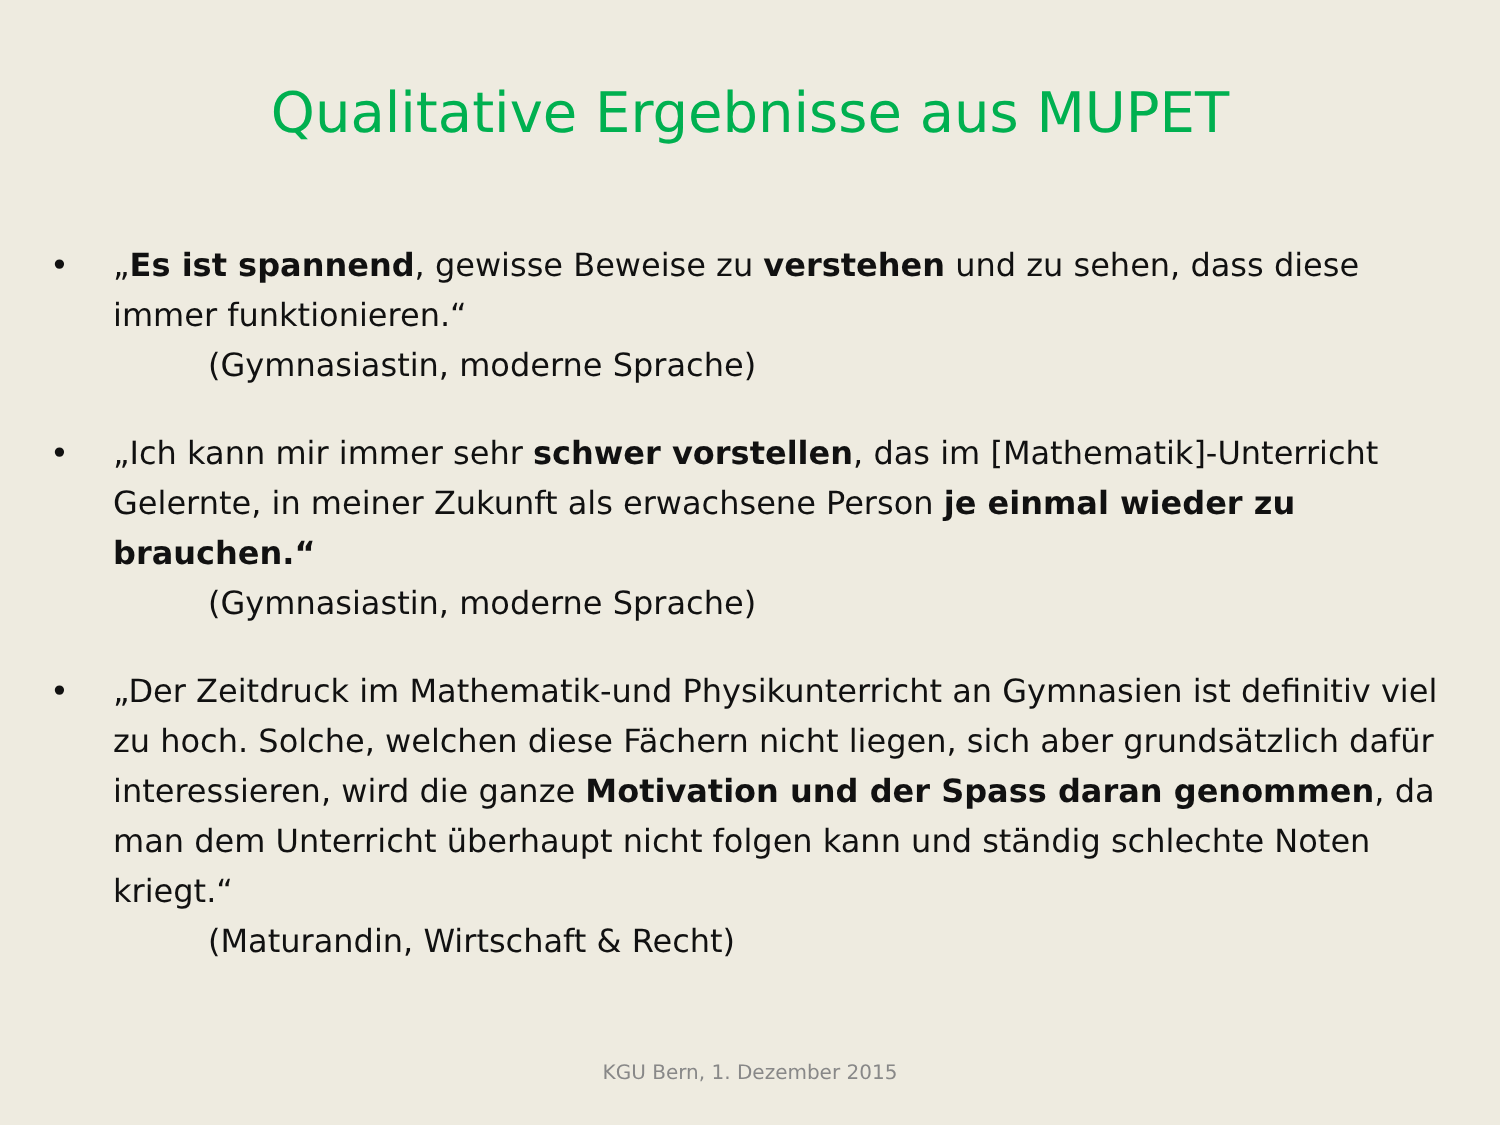Qualitative Ergebnisse aus MUPET
• „Es ist spannend, gewisse Beweise zu verstehen und zu sehen, dass diese immer funktionieren.“
(Gymnasiastin, moderne Sprache)
• „Ich kann mir immer sehr schwer vorstellen, das im [Mathematik]-Unterricht Gelernte, in meiner Zukunft als erwachsene Person je einmal wieder zu brauchen.“
(Gymnasiastin, moderne Sprache)
• „Der Zeitdruck im Mathematik-und Physikunterricht an Gymnasien ist definitiv viel zu hoch. Solche, welchen diese Fächern nicht liegen, sich aber grundsätzlich dafür interessieren, wird die ganze Motivation und der Spass daran genommen, da man dem Unterricht überhaupt nicht folgen kann und ständig schlechte Noten kriegt.“
(Maturandin, Wirtschaft & Recht)
KGU Bern, 1. Dezember 2015